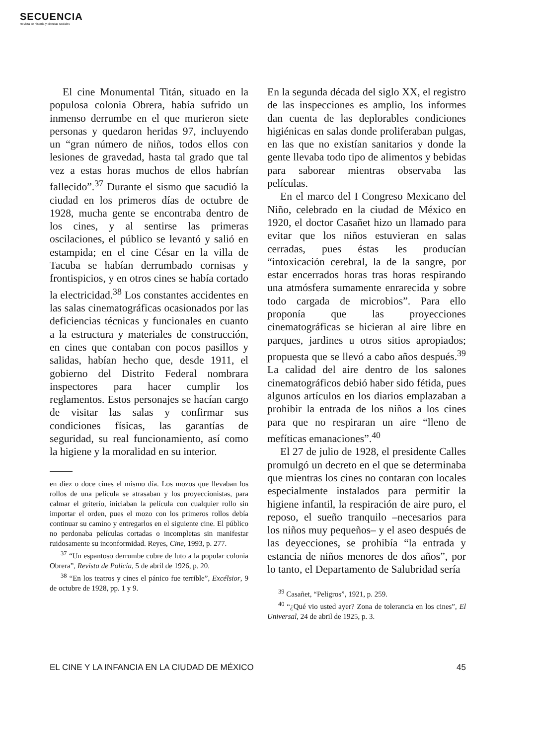SECUENCIA
Revista de historia y ciencias sociales
El cine Monumental Titán, situado en la populosa colonia Obrera, había sufrido un inmenso derrumbe en el que murieron siete personas y quedaron heridas 97, incluyendo un “gran número de niños, todos ellos con lesiones de gravedad, hasta tal grado que tal vez a estas horas muchos de ellos habrían fallecido”.<sup>37</sup> Durante el sismo que sacudió la ciudad en los primeros días de octubre de 1928, mucha gente se encontraba dentro de los cines, y al sentirse las primeras oscilaciones, el público se levantó y salió en estampida; en el cine César en la villa de Tacuba se habían derrumbado cornisas y frontispicios, y en otros cines se había cortado la electricidad.<sup>38</sup> Los constantes accidentes en las salas cinematográficas ocasionados por las deficiencias técnicas y funcionales en cuanto a la estructura y materiales de construcción, en cines que contaban con pocos pasillos y salidas, habían hecho que, desde 1911, el gobierno del Distrito Federal nombrara inspectores para hacer cumplir los reglamentos. Estos personajes se hacían cargo de visitar las salas y confirmar sus condiciones físicas, las garantías de seguridad, su real funcionamiento, así como la higiene y la moralidad en su interior.
en diez o doce cines el mismo día. Los mozos que llevaban los rollos de una película se atrasaban y los proyeccionistas, para calmar el griterío, iniciaban la película con cualquier rollo sin importar el orden, pues el mozo con los primeros rollos debía continuar su camino y entregarlos en el siguiente cine. El público no perdonaba películas cortadas o incompletas sin manifestar ruidosamente su inconformidad. Reyes, Cine, 1993, p. 277.
<sup>37</sup> “Un espantoso derrumbe cubre de luto a la popular colonia Obrera”, Revista de Policía, 5 de abril de 1926, p. 20.
<sup>38</sup> “En los teatros y cines el pánico fue terrible”, Excélsior, 9 de octubre de 1928, pp. 1 y 9.
En la segunda década del siglo XX, el registro de las inspecciones es amplio, los informes dan cuenta de las deplorables condiciones higiénicas en salas donde proliferaban pulgas, en las que no existían sanitarios y donde la gente llevaba todo tipo de alimentos y bebidas para saborear mientras observaba las películas.
En el marco del I Congreso Mexicano del Niño, celebrado en la ciudad de México en 1920, el doctor Casañet hizo un llamado para evitar que los niños estuvieran en salas cerradas, pues éstas les producían “intoxicación cerebral, la de la sangre, por estar encerrados horas tras horas respirando una atmósfera sumamente enrarecida y sobre todo cargada de microbios”. Para ello proponía que las proyecciones cinematográficas se hicieran al aire libre en parques, jardines u otros sitios apropiados; propuesta que se llevó a cabo años después.<sup>39</sup> La calidad del aire dentro de los salones cinematográficos debió haber sido fétida, pues algunos artículos en los diarios emplazaban a prohibir la entrada de los niños a los cines para que no respiraran un aire “lleno de mefíticas emanaciones”.<sup>40</sup>
El 27 de julio de 1928, el presidente Calles promulgó un decreto en el que se determinaba que mientras los cines no contaran con locales especialmente instalados para permitir la higiene infantil, la respiración de aire puro, el reposo, el sueño tranquilo –necesarios para los niños muy pequeños– y el aseo después de las deyecciones, se prohibía “la entrada y estancia de niños menores de dos años”, por lo tanto, el Departamento de Salubridad sería
<sup>39</sup> Casañet, “Peligros”, 1921, p. 259.
<sup>40</sup> “¿Qué vio usted ayer? Zona de tolerancia en los cines”, El Universal, 24 de abril de 1925, p. 3.
EL CINE Y LA INFANCIA EN LA CIUDAD DE MÉXICO 45